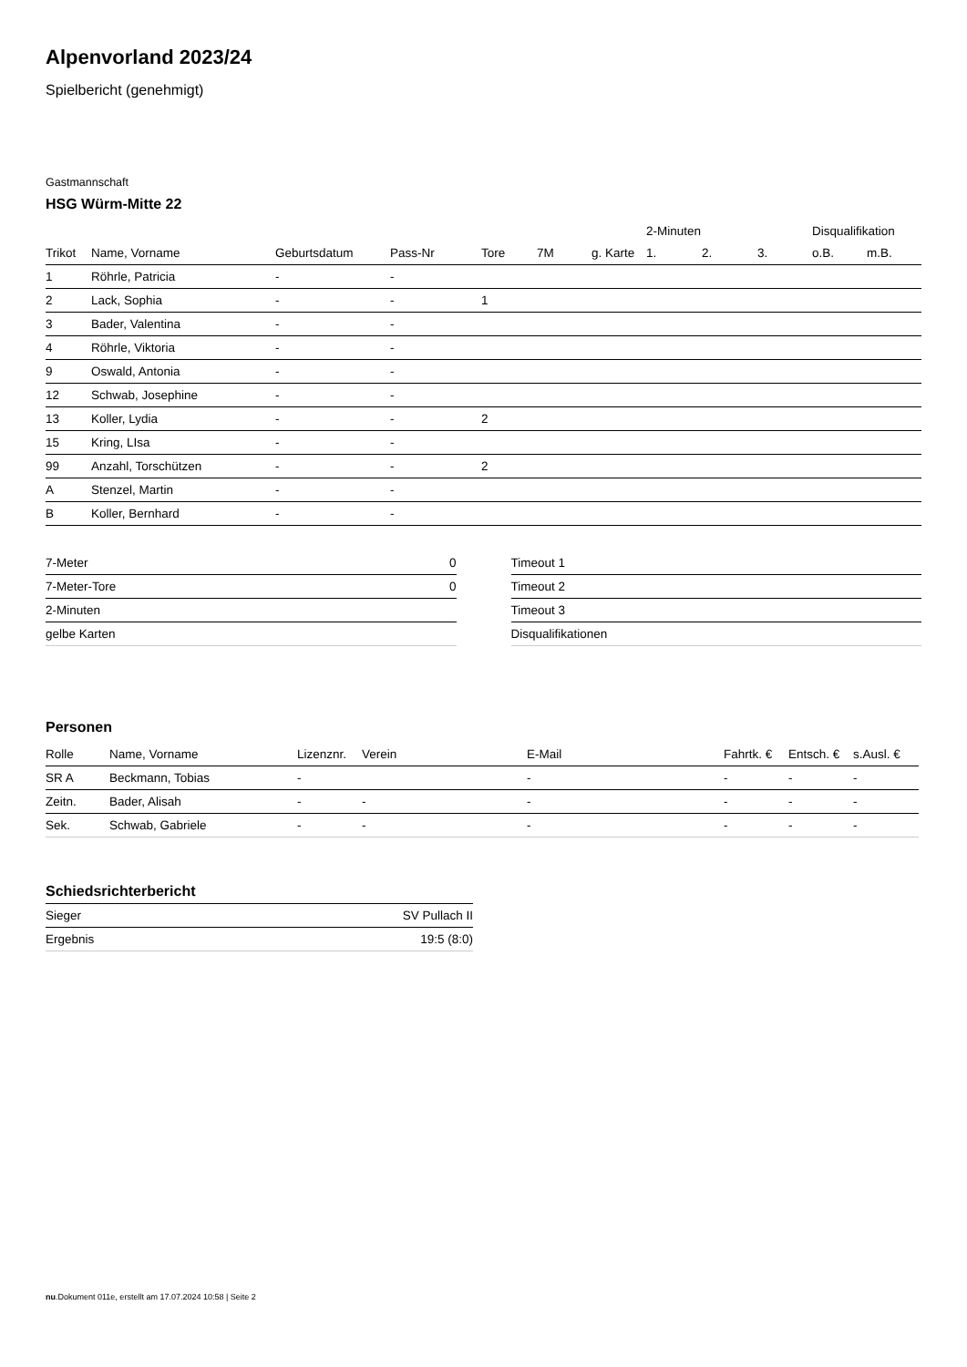Alpenvorland 2023/24
Spielbericht (genehmigt)
Gastmannschaft
HSG Würm-Mitte 22
| | | | | | | | 2-Minuten | | | Disqualifikation | |
| --- | --- | --- | --- | --- | --- | --- | --- | --- | --- | --- | --- |
| Trikot | Name, Vorname | Geburtsdatum | Pass-Nr | Tore | 7M | g. Karte | 1. | 2. | 3. | o.B. | m.B. |
| 1 | Röhrle, Patricia | - | - | | | | | | | | |
| 2 | Lack, Sophia | - | - | 1 | | | | | | | |
| 3 | Bader, Valentina | - | - | | | | | | | | |
| 4 | Röhrle, Viktoria | - | - | | | | | | | | |
| 9 | Oswald, Antonia | - | - | | | | | | | | |
| 12 | Schwab, Josephine | - | - | | | | | | | | |
| 13 | Koller, Lydia | - | - | 2 | | | | | | | |
| 15 | Kring, LIsa | - | - | | | | | | | | |
| 99 | Anzahl, Torschützen | - | - | 2 | | | | | | | |
| A | Stenzel, Martin | - | - | | | | | | | | |
| B | Koller, Bernhard | - | - | | | | | | | | |
| 7-Meter | 0 |
| 7-Meter-Tore | 0 |
| 2-Minuten | |
| gelbe Karten | |
| Timeout 1 |
| Timeout 2 |
| Timeout 3 |
| Disqualifikationen |
Personen
| Rolle | Name, Vorname | Lizenznr. | Verein | E-Mail | Fahrtk. € | Entsch. € | s.Ausl. € |
| --- | --- | --- | --- | --- | --- | --- | --- |
| SR A | Beckmann, Tobias | - | | - | - | - | - |
| Zeitn. | Bader, Alisah | - | - | - | - | - | - |
| Sek. | Schwab, Gabriele | - | - | - | - | - | - |
Schiedsrichterbericht
| Sieger | SV Pullach II |
| Ergebnis | 19:5 (8:0) |
nu.Dokument 011e, erstellt am 17.07.2024 10:58 | Seite 2